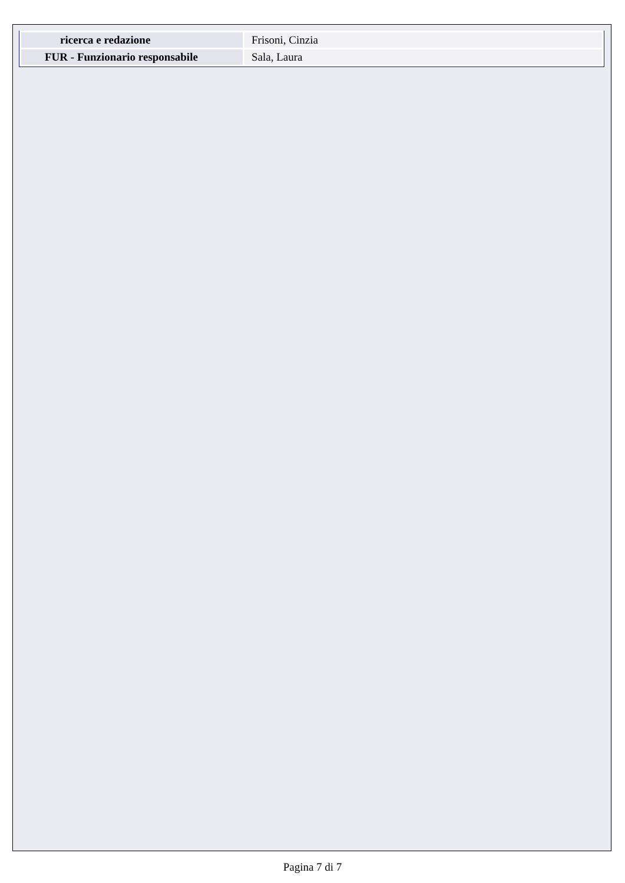| ricerca e redazione | Frisoni, Cinzia |
| FUR - Funzionario responsabile | Sala, Laura |
Pagina 7 di 7